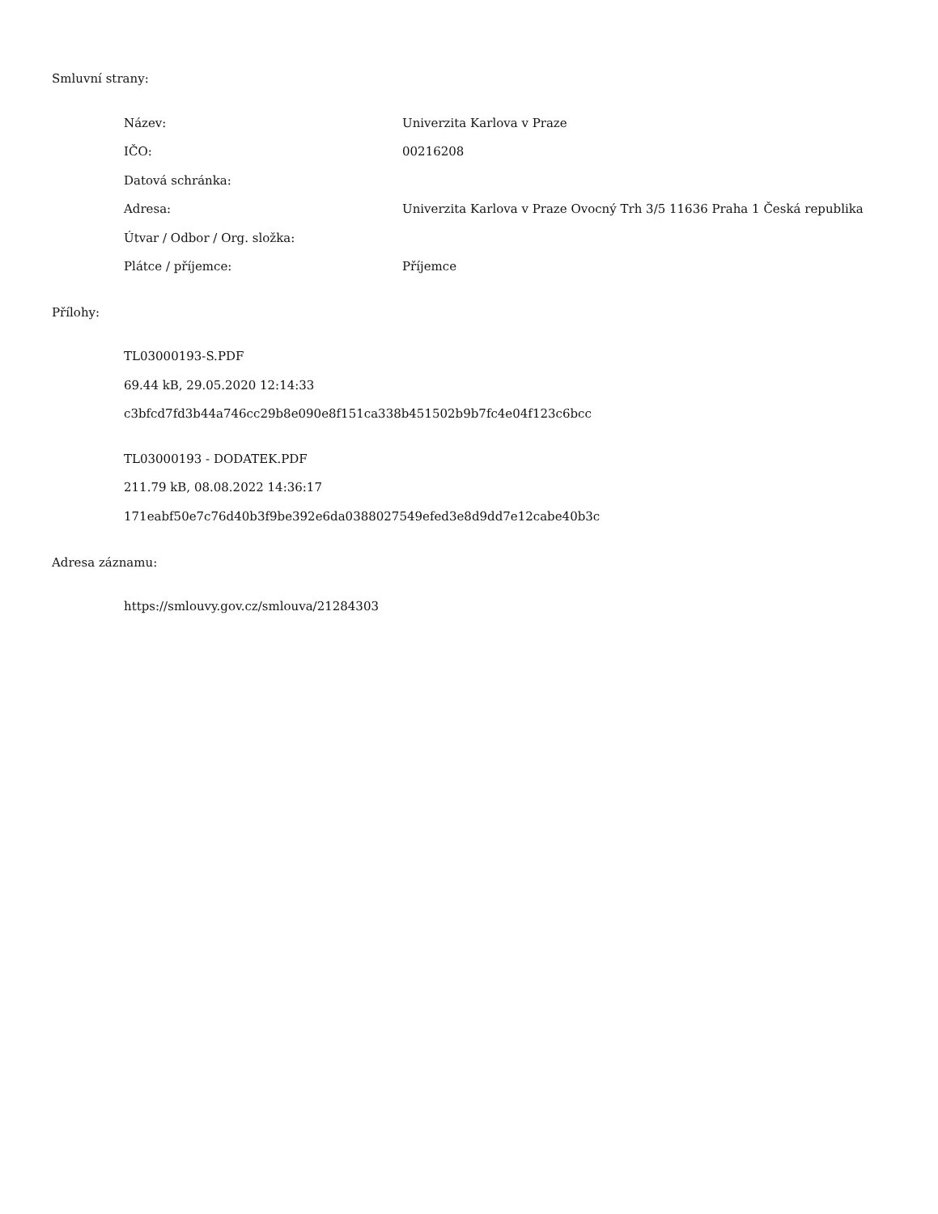Smluvní strany:
| Název: | Univerzita Karlova v Praze |
| IČO: | 00216208 |
| Datová schránka: | |
| Adresa: | Univerzita Karlova v Praze Ovocný Trh 3/5 11636 Praha 1 Česká republika |
| Útvar / Odbor / Org. složka: | |
| Plátce / příjemce: | Příjemce |
Přílohy:
TL03000193-S.PDF
69.44 kB, 29.05.2020 12:14:33
c3bfcd7fd3b44a746cc29b8e090e8f151ca338b451502b9b7fc4e04f123c6bcc
TL03000193 - DODATEK.PDF
211.79 kB, 08.08.2022 14:36:17
171eabf50e7c76d40b3f9be392e6da0388027549efed3e8d9dd7e12cabe40b3c
Adresa záznamu:
https://smlouvy.gov.cz/smlouva/21284303